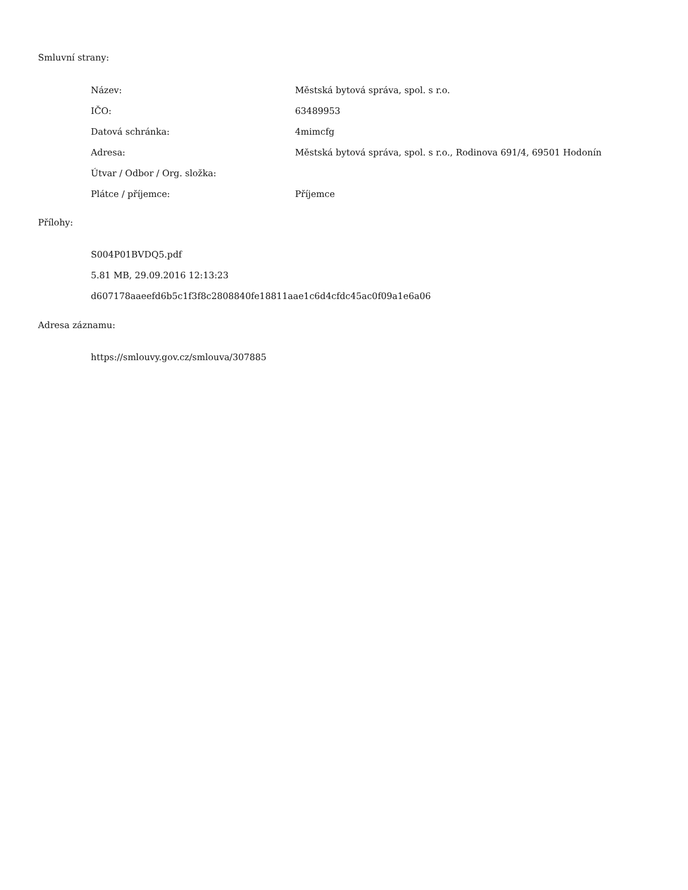Smluvní strany:
| Název: | Městská bytová správa, spol. s r.o. |
| IČO: | 63489953 |
| Datová schránka: | 4mimcfg |
| Adresa: | Městská bytová správa, spol. s r.o., Rodinova 691/4, 69501 Hodonín |
| Útvar / Odbor / Org. složka: | |
| Plátce / příjemce: | Příjemce |
Přílohy:
S004P01BVDQ5.pdf
5.81 MB, 29.09.2016 12:13:23
d607178aaeefd6b5c1f3f8c2808840fe18811aae1c6d4cfdc45ac0f09a1e6a06
Adresa záznamu:
https://smlouvy.gov.cz/smlouva/307885